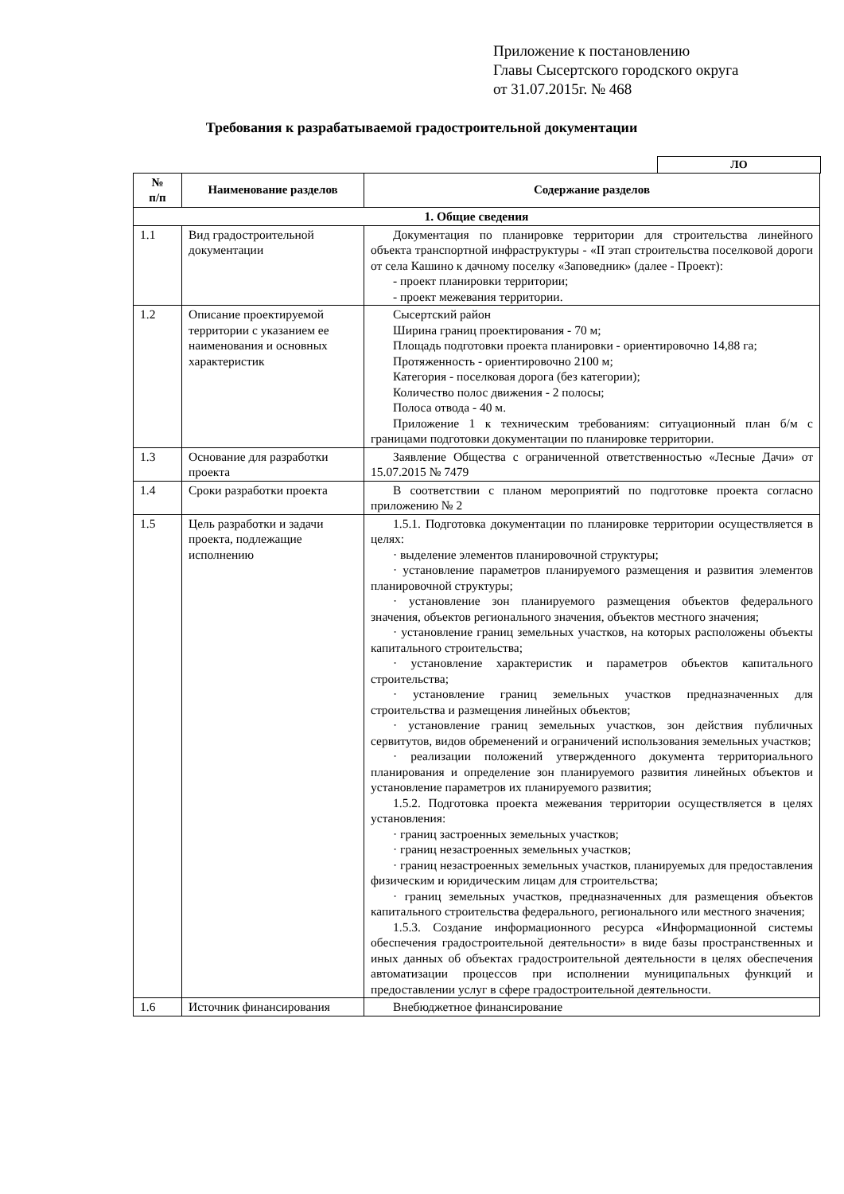Приложение к постановлению
Главы Сысертского городского округа
от 31.07.2015г. № 468
Требования к разрабатываемой градостроительной документации
ЛО
| № п/п | Наименование разделов | Содержание разделов |
| --- | --- | --- |
| 1. Общие сведения | | |
| 1.1 | Вид градостроительной документации | Документация по планировке территории для строительства линейного объекта транспортной инфраструктуры - «II этап строительства поселковой дороги от села Кашино к дачному поселку «Заповедник» (далее - Проект): - проект планировки территории; - проект межевания территории. |
| 1.2 | Описание проектируемой территории с указанием ее наименования и основных характеристик | Сысертский район Ширина границ проектирования - 70 м; Площадь подготовки проекта планировки - ориентировочно 14,88 га; Протяженность - ориентировочно 2100 м; Категория - поселковая дорога (без категории); Количество полос движения - 2 полосы; Полоса отвода - 40 м. Приложение 1 к техническим требованиям: ситуационный план б/м с границами подготовки документации по планировке территории. |
| 1.3 | Основание для разработки проекта | Заявление Общества с ограниченной ответственностью «Лесные Дачи» от 15.07.2015 № 7479 |
| 1.4 | Сроки разработки проекта | В соответствии с планом мероприятий по подготовке проекта согласно приложению № 2 |
| 1.5 | Цель разработки и задачи проекта, подлежащие исполнению | 1.5.1. Подготовка документации по планировке территории осуществляется в целях: · выделение элементов планировочной структуры; · установление параметров планируемого размещения и развития элементов планировочной структуры; · установление зон планируемого размещения объектов федерального значения, объектов регионального значения, объектов местного значения; · установление границ земельных участков, на которых расположены объекты капитального строительства; · установление характеристик и параметров объектов капитального строительства; · установление границ земельных участков предназначенных для строительства и размещения линейных объектов; · установление границ земельных участков, зон действия публичных сервитутов, видов обременений и ограничений использования земельных участков; · реализации положений утвержденного документа территориального планирования и определение зон планируемого развития линейных объектов и установление параметров их планируемого развития; 1.5.2. Подготовка проекта межевания территории осуществляется в целях установления: · границ застроенных земельных участков; · границ незастроенных земельных участков; · границ незастроенных земельных участков, планируемых для предоставления физическим и юридическим лицам для строительства; · границ земельных участков, предназначенных для размещения объектов капитального строительства федерального, регионального или местного значения; 1.5.3. Создание информационного ресурса «Информационной системы обеспечения градостроительной деятельности» в виде базы пространственных и иных данных об объектах градостроительной деятельности в целях обеспечения автоматизации процессов при исполнении муниципальных функций и предоставлении услуг в сфере градостроительной деятельности. |
| 1.6 | Источник финансирования | Внебюджетное финансирование |